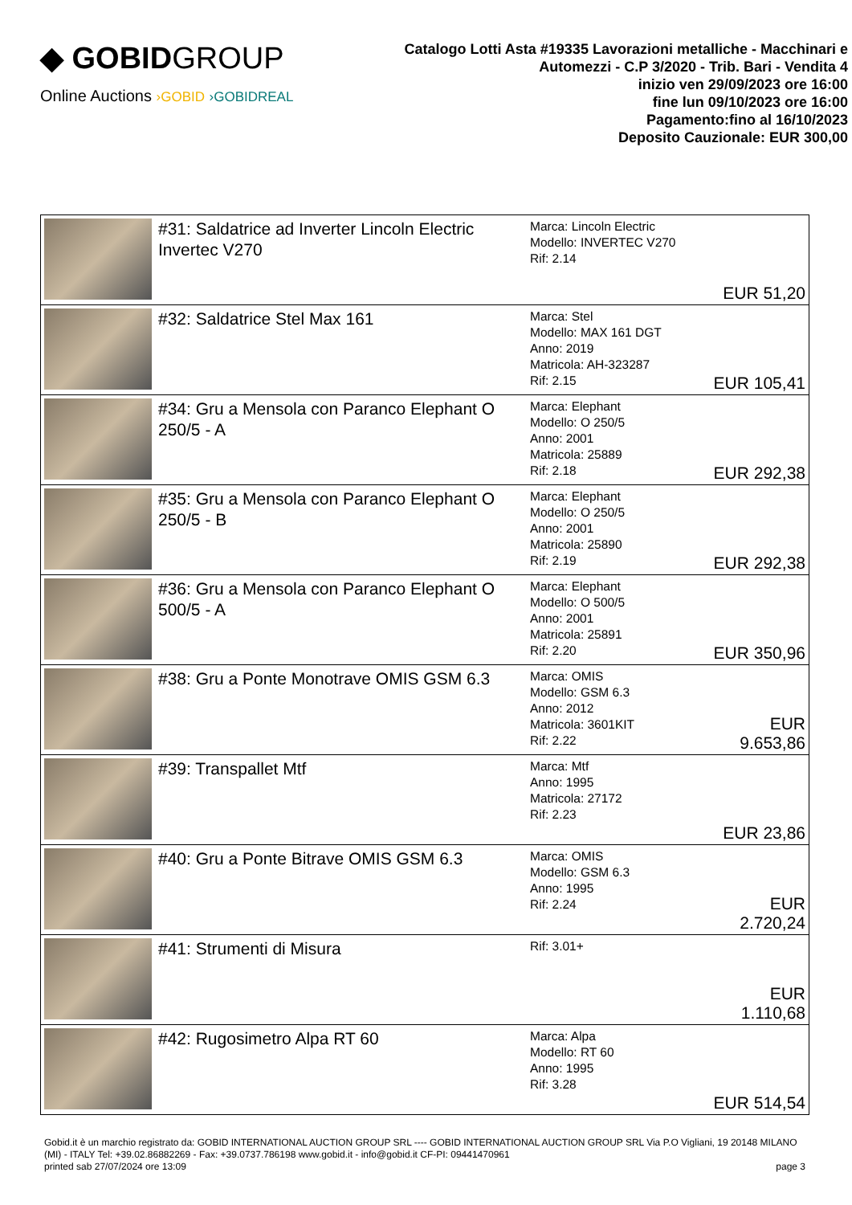◆ GOBIDGROUP
Online Auctions ›GOBID ›GOBIDREAL
Catalogo Lotti Asta #19335 Lavorazioni metalliche - Macchinari e Automezzi - C.P 3/2020 - Trib. Bari - Vendita 4
inizio ven 29/09/2023 ore 16:00
fine lun 09/10/2023 ore 16:00
Pagamento:fino al 16/10/2023
Deposito Cauzionale: EUR 300,00
| | #31: Saldatrice ad Inverter Lincoln Electric Invertec V270 | Marca: Lincoln Electric Modello: INVERTEC V270 Rif: 2.14 | EUR 51,20 |
| | #32: Saldatrice Stel Max 161 | Marca: Stel Modello: MAX 161 DGT Anno: 2019 Matricola: AH-323287 Rif: 2.15 | EUR 105,41 |
| | #34: Gru a Mensola con Paranco Elephant O 250/5 - A | Marca: Elephant Modello: O 250/5 Anno: 2001 Matricola: 25889 Rif: 2.18 | EUR 292,38 |
| | #35: Gru a Mensola con Paranco Elephant O 250/5 - B | Marca: Elephant Modello: O 250/5 Anno: 2001 Matricola: 25890 Rif: 2.19 | EUR 292,38 |
| | #36: Gru a Mensola con Paranco Elephant O 500/5 - A | Marca: Elephant Modello: O 500/5 Anno: 2001 Matricola: 25891 Rif: 2.20 | EUR 350,96 |
| | #38: Gru a Ponte Monotrave OMIS GSM 6.3 | Marca: OMIS Modello: GSM 6.3 Anno: 2012 Matricola: 3601KIT Rif: 2.22 | EUR 9.653,86 |
| | #39: Transpallet Mtf | Marca: Mtf Anno: 1995 Matricola: 27172 Rif: 2.23 | EUR 23,86 |
| | #40: Gru a Ponte Bitrave OMIS GSM 6.3 | Marca: OMIS Modello: GSM 6.3 Anno: 1995 Rif: 2.24 | EUR 2.720,24 |
| | #41: Strumenti di Misura | Rif: 3.01+ | EUR 1.110,68 |
| | #42: Rugosimetro Alpa RT 60 | Marca: Alpa Modello: RT 60 Anno: 1995 Rif: 3.28 | EUR 514,54 |
Gobid.it è un marchio registrato da: GOBID INTERNATIONAL AUCTION GROUP SRL ---- GOBID INTERNATIONAL AUCTION GROUP SRL Via P.O Vigliani, 19 20148 MILANO (MI) - ITALY Tel: +39.02.86882269 - Fax: +39.0737.786198 www.gobid.it - info@gobid.it CF-PI: 09441470961
printed sab 27/07/2024 ore 13:09 page 3